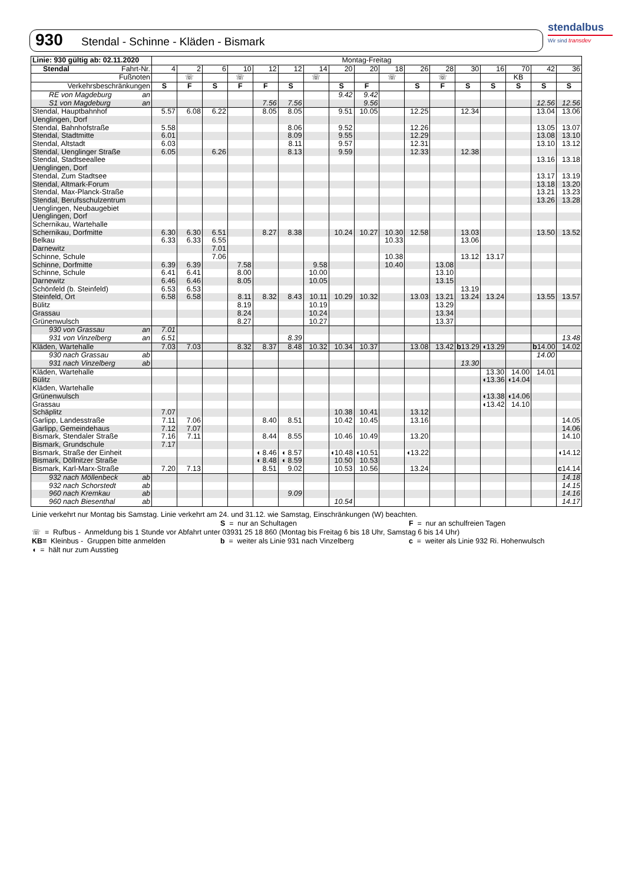930 Stendal - Schinne - Kläden - Bismark
stendalbus
Wir sind transdev
| Linie: 930 gültig ab: 02.11.2020 | Montag-Freitag | | | | | | | | | | | | | | | | |
| Stendal Fahrt-Nr. | 4 | 2 | 6 | 10 | 12 | 12 | 14 | 20 | 20 | 18 | 26 | 28 | 30 | 16 | 70 | 42 | 36 |
| Fußnoten | | ☏ | | ☏ | | | ☏ | | | ☏ | | ☏ | | | KB | | |
| Verkehrsbeschränkungen | S | F | S | F | F | S | | S | F | | S | F | S | S | S | S | S |
| RE von Magdeburg an | | | | | | | | 9.42 | 9.42 | | | | | | | | |
| S1 von Magdeburg an | | | | | 7.56 | 7.56 | | | 9.56 | | | | | | | 12.56 | 12.56 |
| Stendal, Hauptbahnhof | 5.57 | 6.08 | 6.22 | | 8.05 | 8.05 | | 9.51 | 10.05 | | 12.25 | | 12.34 | | | 13.04 | 13.06 |
| Uenglingen, Dorf | | | | | | | | | | | | | | | | | |
| Stendal, Bahnhofstraße | 5.58 | | | | | 8.06 | | 9.52 | | | 12.26 | | | | | 13.05 | 13.07 |
| Stendal, Stadtmitte | 6.01 | | | | | 8.09 | | 9.55 | | | 12.29 | | | | | 13.08 | 13.10 |
| Stendal, Altstadt | 6.03 | | | | | 8.11 | | 9.57 | | | 12.31 | | | | | 13.10 | 13.12 |
| Stendal, Uenglinger Straße | 6.05 | | 6.26 | | | 8.13 | | 9.59 | | | 12.33 | | 12.38 | | | | |
| Stendal, Stadtseeallee | | | | | | | | | | | | | | | | 13.16 | 13.18 |
| Uenglingen, Dorf | | | | | | | | | | | | | | | | | |
| Stendal, Zum Stadtsee | | | | | | | | | | | | | | | | 13.17 | 13.19 |
| Stendal, Altmark-Forum | | | | | | | | | | | | | | | | 13.18 | 13.20 |
| Stendal, Max-Planck-Straße | | | | | | | | | | | | | | | | 13.21 | 13.23 |
| Stendal, Berufsschulzentrum | | | | | | | | | | | | | | | | 13.26 | 13.28 |
| Uenglingen, Neubaugebiet | | | | | | | | | | | | | | | | | |
| Uenglingen, Dorf | | | | | | | | | | | | | | | | | |
| Schernikau, Wartehalle | | | | | | | | | | | | | | | | | |
| Schernikau, Dorfmitte | 6.30 | 6.30 | 6.51 | | 8.27 | 8.38 | | 10.24 | 10.27 | 10.30 | 12.58 | | 13.03 | | | 13.50 | 13.52 |
| Belkau | 6.33 | 6.33 | 6.55 | | | | | | | 10.33 | | | 13.06 | | | | |
| Darnewitz | | | 7.01 | | | | | | | | | | | | | | |
| Schinne, Schule | | | 7.06 | | | | | | | 10.38 | | | 13.12 | 13.17 | | | |
| Schinne, Dorfmitte | 6.39 | 6.39 | | 7.58 | | | 9.58 | | | 10.40 | | 13.08 | | | | | |
| Schinne, Schule | 6.41 | 6.41 | | 8.00 | | | 10.00 | | | | | 13.10 | | | | | |
| Darnewitz | 6.46 | 6.46 | | 8.05 | | | 10.05 | | | | | 13.15 | | | | | |
| Schönfeld (b. Steinfeld) | 6.53 | 6.53 | | | | | | | | | | | 13.19 | | | | |
| Steinfeld, Ort | 6.58 | 6.58 | | 8.11 | 8.32 | 8.43 | 10.11 | 10.29 | 10.32 | | 13.03 | 13.21 | 13.24 | 13.24 | | 13.55 | 13.57 |
| Bülitz | | | | 8.19 | | | 10.19 | | | | | 13.29 | | | | | |
| Grassau | | | | 8.24 | | | 10.24 | | | | | 13.34 | | | | | |
| Grünenwulsch | | | | 8.27 | | | 10.27 | | | | | 13.37 | | | | | |
| 930 von Grassau an | 7.01 | | | | | | | | | | | | | | | | |
| 931 von Vinzelberg an | 6.51 | | | | | 8.39 | | | | | | | | | | | 13.48 |
| Kläden, Wartehalle | 7.03 | 7.03 | | 8.32 | 8.37 | 8.48 | 10.32 | 10.34 | 10.37 | | 13.08 | 13.42 | b 13.29 | ◖13.29 | | b 14.00 | 14.02 |
| 930 nach Grassau ab | | | | | | | | | | | | | | | | 14.00 | |
| 931 nach Vinzelberg ab | | | | | | | | | | | | | 13.30 | | | | |
| Kläden, Wartehalle | | | | | | | | | | | | | | 13.30 | 14.00 | 14.01 | |
| Bülitz | | | | | | | | | | | | | | ◖13.36 | ◖14.04 | | |
| Kläden, Wartehalle | | | | | | | | | | | | | | | | | |
| Grünenwulsch | | | | | | | | | | | | | | ◖13.38 | ◖14.06 | | |
| Grassau | | | | | | | | | | | | | | ◖13.42 | 14.10 | | |
| Schäplitz | 7.07 | | | | | | | 10.38 | 10.41 | | 13.12 | | | | | | |
| Garlipp, Landesstraße | 7.11 | 7.06 | | | 8.40 | 8.51 | | 10.42 | 10.45 | | 13.16 | | | | | | 14.05 |
| Garlipp, Gemeindehaus | 7.12 | 7.07 | | | | | | | | | | | | | | | 14.06 |
| Bismark, Stendaler Straße | 7.16 | 7.11 | | | 8.44 | 8.55 | | 10.46 | 10.49 | | 13.20 | | | | | | 14.10 |
| Bismark, Grundschule | 7.17 | | | | | | | | | | | | | | | | |
| Bismark, Straße der Einheit | | | | | ◖ 8.46 | ◖ 8.57 | | ◖10.48 | ◖10.51 | | ◖13.22 | | | | | | ◖14.12 |
| Bismark, Döllnitzer Straße | | | | | ◖ 8.48 | ◖ 8.59 | | 10.50 | 10.53 | | | | | | | | |
| Bismark, Karl-Marx-Straße | 7.20 | 7.13 | | | 8.51 | 9.02 | | 10.53 | 10.56 | | 13.24 | | | | | | c 14.14 |
| 932 nach Möllenbeck ab | | | | | | | | | | | | | | | | | 14.18 |
| 932 nach Schorstedt ab | | | | | | | | | | | | | | | | | 14.15 |
| 960 nach Kremkau ab | | | | | | 9.09 | | | | | | | | | | | 14.16 |
| 960 nach Biesenthal ab | | | | | | | | 10.54 | | | | | | | | | 14.17 |
Linie verkehrt nur Montag bis Samstag. Linie verkehrt am 24. und 31.12. wie Samstag, Einschränkungen (W) beachten.
S = nur an Schultagen F = nur an schulfreien Tagen
☏ = Rufbus - Anmeldung bis 1 Stunde vor Abfahrt unter 03931 25 18 860 (Montag bis Freitag 6 bis 18 Uhr, Samstag 6 bis 14 Uhr)
KB= Kleinbus - Gruppen bitte anmelden b = weiter als Linie 931 nach Vinzelberg c = weiter als Linie 932 Ri. Hohenwulsch
◖ = hält nur zum Ausstieg